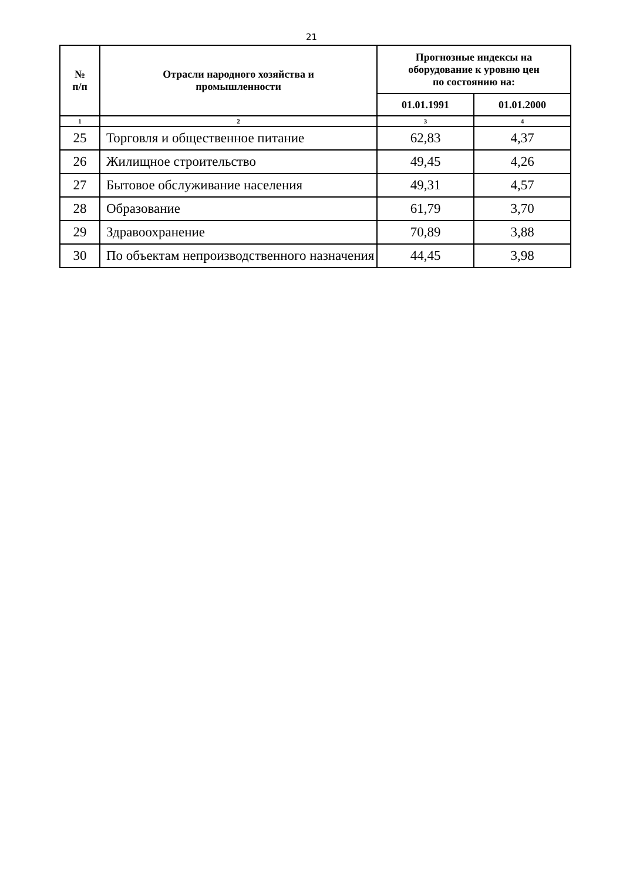21
| № п/п | Отрасли народного хозяйства и промышленности | Прогнозные индексы на оборудование к уровню цен по состоянию на: | |
| --- | --- | --- | --- |
| | | 01.01.1991 | 01.01.2000 |
| 1 | 2 | 3 | 4 |
| 25 | Торговля и общественное питание | 62,83 | 4,37 |
| 26 | Жилищное строительство | 49,45 | 4,26 |
| 27 | Бытовое обслуживание населения | 49,31 | 4,57 |
| 28 | Образование | 61,79 | 3,70 |
| 29 | Здравоохранение | 70,89 | 3,88 |
| 30 | По объектам непроизводственного назначения | 44,45 | 3,98 |